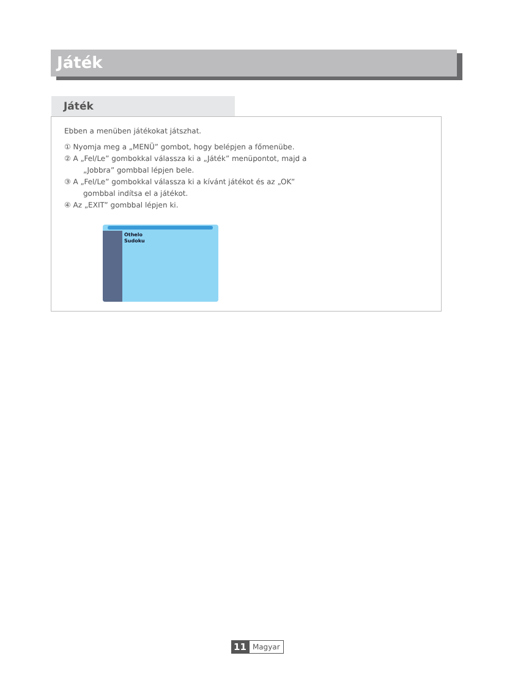Játék
Játék
Ebben a menüben játékokat játszhat.
① Nyomja meg a „MENÜ” gombot, hogy belépjen a főmenübe.
② A „Fel/Le” gombokkal válassza ki a „Játék” menüpontot, majd a
„Jobbra” gombbal lépjen bele.
③ A „Fel/Le” gombokkal válassza ki a kívánt játékot és az „OK”
gombbal indítsa el a játékot.
④ Az „EXIT” gombbal lépjen ki.
Othelo
Sudoku
11 Magyar